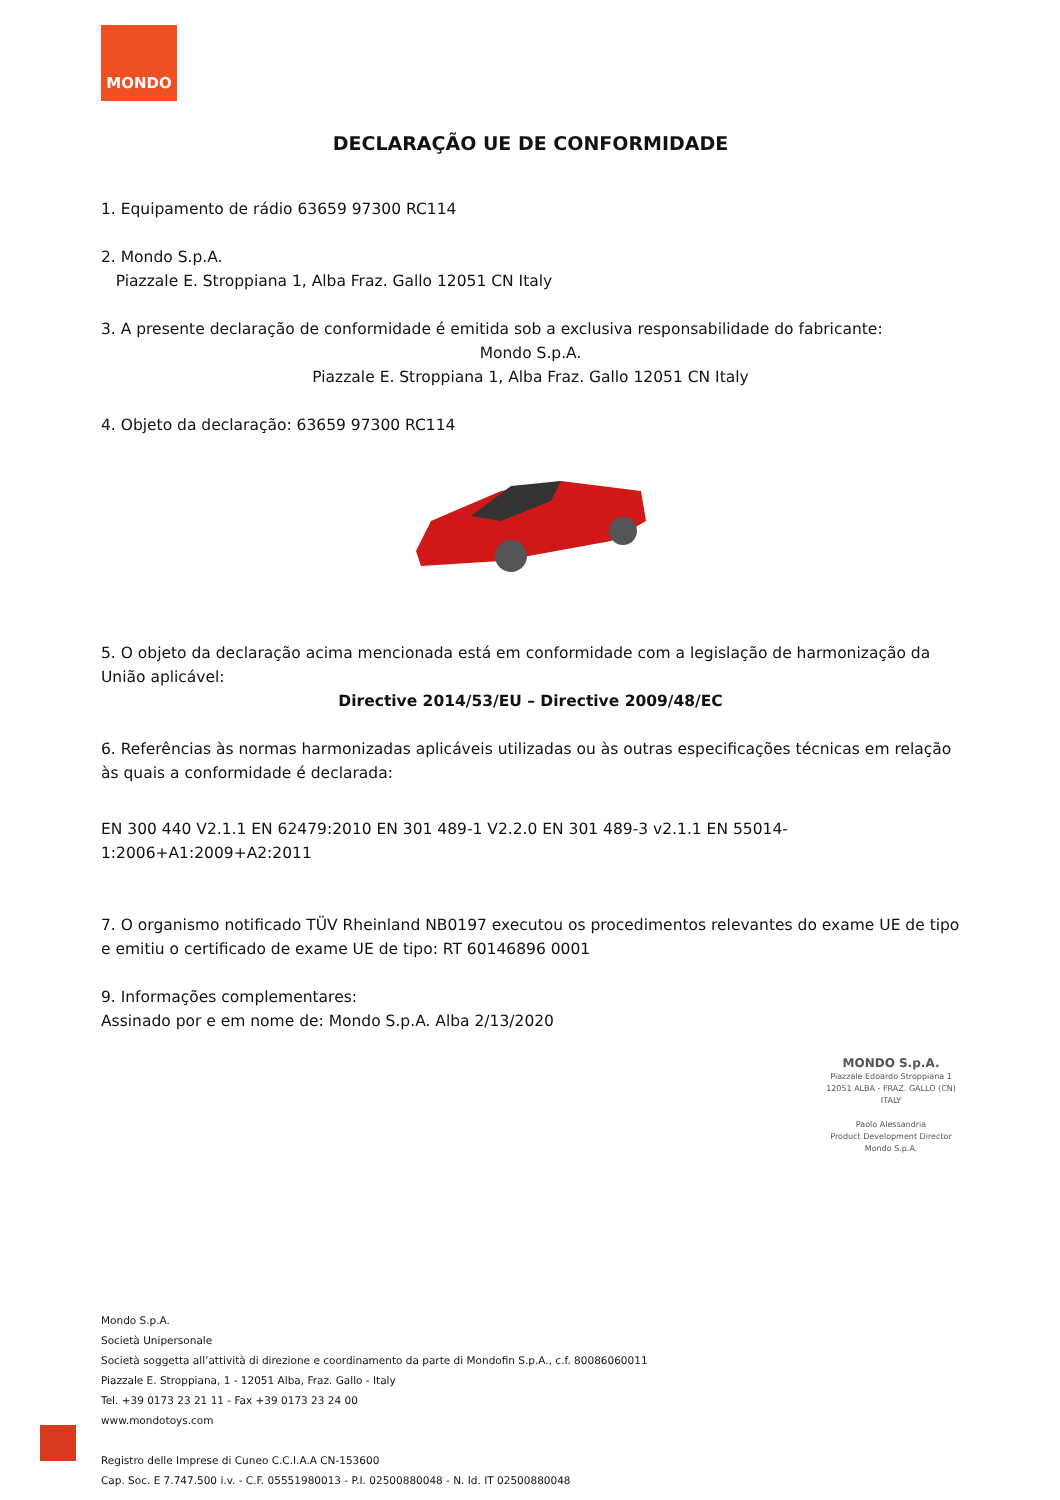MONDO
DECLARAÇÃO UE DE CONFORMIDADE
1. Equipamento de rádio 63659 97300 RC114
2. Mondo S.p.A.
Piazzale E. Stroppiana 1, Alba Fraz. Gallo 12051 CN Italy
3. A presente declaração de conformidade é emitida sob a exclusiva responsabilidade do fabricante:
Mondo S.p.A.
Piazzale E. Stroppiana 1, Alba Fraz. Gallo 12051 CN Italy
4. Objeto da declaração: 63659 97300 RC114
5. O objeto da declaração acima mencionada está em conformidade com a legislação de harmonização da União aplicável:
Directive 2014/53/EU – Directive 2009/48/EC
6. Referências às normas harmonizadas aplicáveis utilizadas ou às outras especificações técnicas em relação às quais a conformidade é declarada:
EN 300 440 V2.1.1 EN 62479:2010 EN 301 489-1 V2.2.0 EN 301 489-3 v2.1.1 EN 55014-1:2006+A1:2009+A2:2011
7. O organismo notificado TÜV Rheinland NB0197 executou os procedimentos relevantes do exame UE de tipo e emitiu o certificado de exame UE de tipo: RT 60146896 0001
9. Informações complementares:
Assinado por e em nome de: Mondo S.p.A. Alba 2/13/2020
MONDO S.p.A.
Piazzale Edoardo Stroppiana 1
12051 ALBA - FRAZ. GALLO (CN)
ITALY
Paolo Alessandria
Product Development Director
Mondo S.p.A.
Mondo S.p.A.
Società Unipersonale
Società soggetta all’attività di direzione e coordinamento da parte di Mondofin S.p.A., c.f. 80086060011
Piazzale E. Stroppiana, 1 - 12051 Alba, Fraz. Gallo - Italy
Tel. +39 0173 23 21 11 - Fax +39 0173 23 24 00
www.mondotoys.com
Registro delle Imprese di Cuneo C.C.I.A.A CN-153600
Cap. Soc. E 7.747.500 i.v. - C.F. 05551980013 - P.I. 02500880048 - N. Id. IT 02500880048